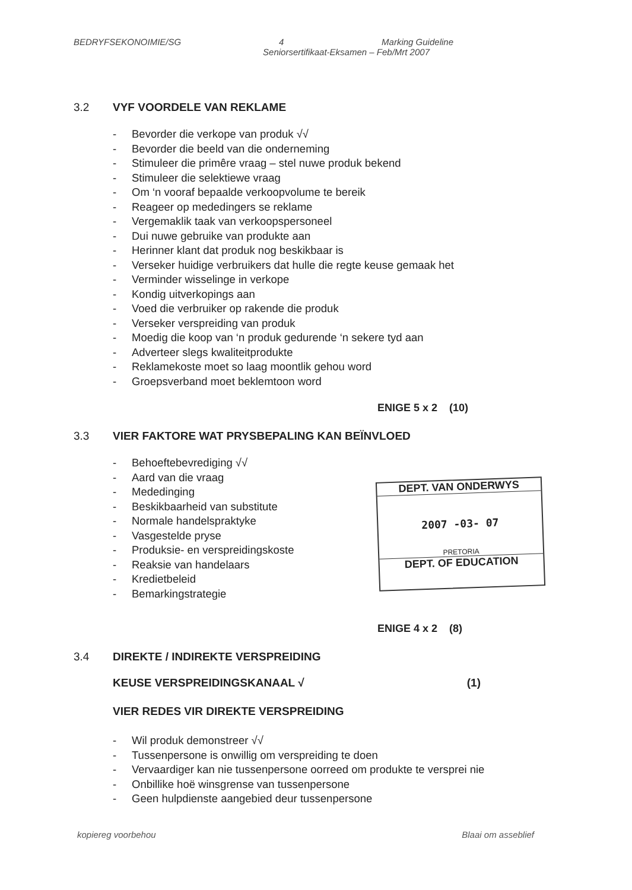BEDRYFSEKONOIMIE/SG 4 Marking Guideline
Seniorsertifikaat-Eksamen – Feb/Mrt 2007
3.2 VYF VOORDELE VAN REKLAME
Bevorder die verkope van produk √√
Bevorder die beeld van die onderneming
Stimuleer die primêre vraag – stel nuwe produk bekend
Stimuleer die selektiewe vraag
Om ‘n vooraf bepaalde verkoopvolume te bereik
Reageer op mededingers se reklame
Vergemaklik taak van verkoopspersoneel
Dui nuwe gebruike van produkte aan
Herinner klant dat produk nog beskikbaar is
Verseker huidige verbruikers dat hulle die regte keuse gemaak het
Verminder wisselinge in verkope
Kondig uitverkopings aan
Voed die verbruiker op rakende die produk
Verseker verspreiding van produk
Moedig die koop van ‘n produk gedurende ‘n sekere tyd aan
Adverteer slegs kwaliteitprodukte
Reklamekoste moet so laag moontlik gehou word
Groepsverband moet beklemtoon word
ENIGE 5 x 2 (10)
3.3 VIER FAKTORE WAT PRYSBEPALING KAN BEÏNVLOED
Behoeftebevrediging √√
Aard van die vraag
Mededinging
Beskikbaarheid van substitute
Normale handelspraktyke
Vasgestelde pryse
Produksie- en verspreidingskoste
Reaksie van handelaars
Kredietbeleid
Bemarkingstrategie
ENIGE 4 x 2 (8)
3.4 DIREKTE / INDIREKTE VERSPREIDING
KEUSE VERSPREIDINGSKANAAL √ (1)
VIER REDES VIR DIREKTE VERSPREIDING
Wil produk demonstreer √√
Tussenpersone is onwillig om verspreiding te doen
Vervaardiger kan nie tussenpersone oorreed om produkte te versprei nie
Onbillike hoë winsgrense van tussenpersone
Geen hulpdienste aangebied deur tussenpersone
DEPT. VAN ONDERWYS
2007 -03- 07
PRETORIA
DEPT. OF EDUCATION
kopiereg voorbehou Blaai om asseblief